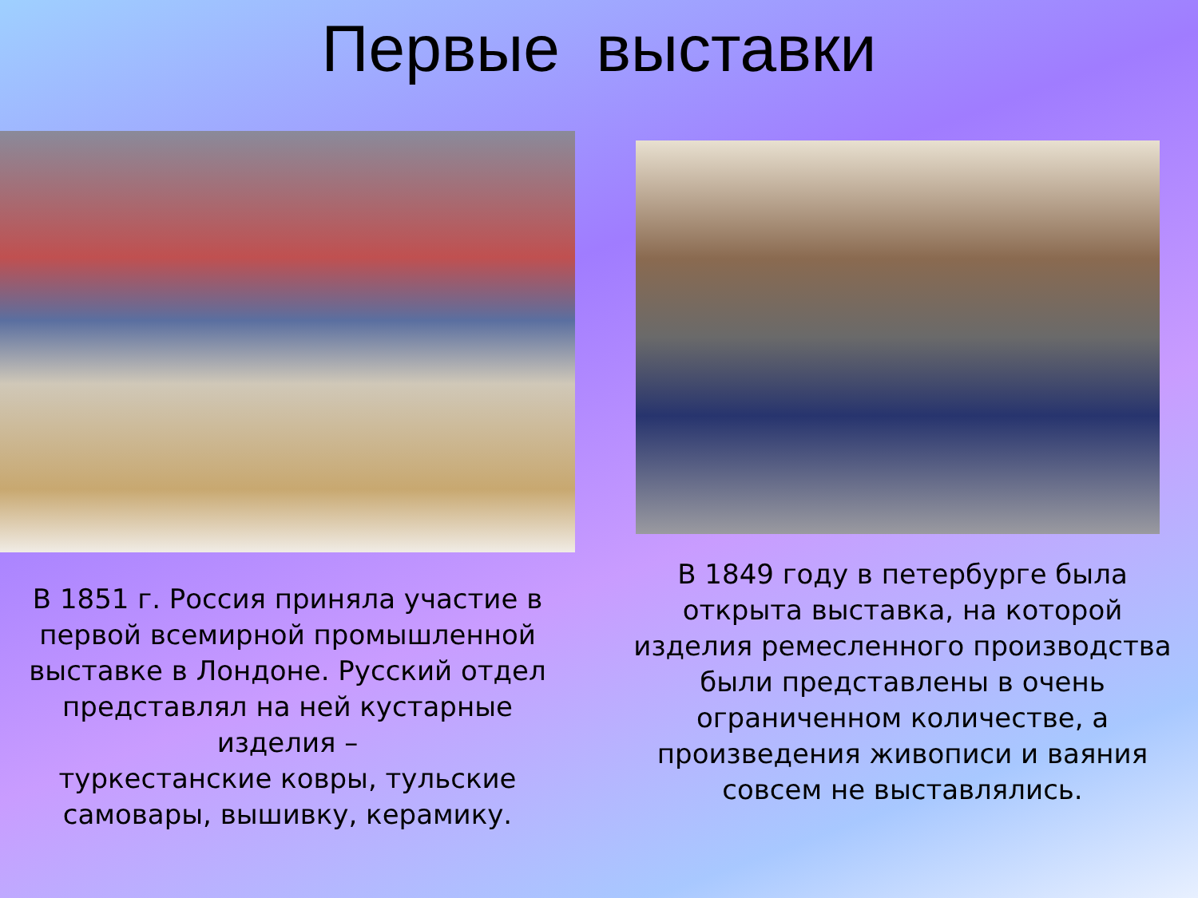Первые выставки
В 1851 г. Россия приняла участие в
первой всемирной промышленной
выставке в Лондоне. Русский отдел
представлял на ней кустарные изделия –
туркестанские ковры, тульские
самовары, вышивку, керамику.
В 1849 году в петербурге была
открыта выставка, на которой
изделия ремесленного производства
были представлены в очень
ограниченном количестве, а
произведения живописи и ваяния
совсем не выставлялись.